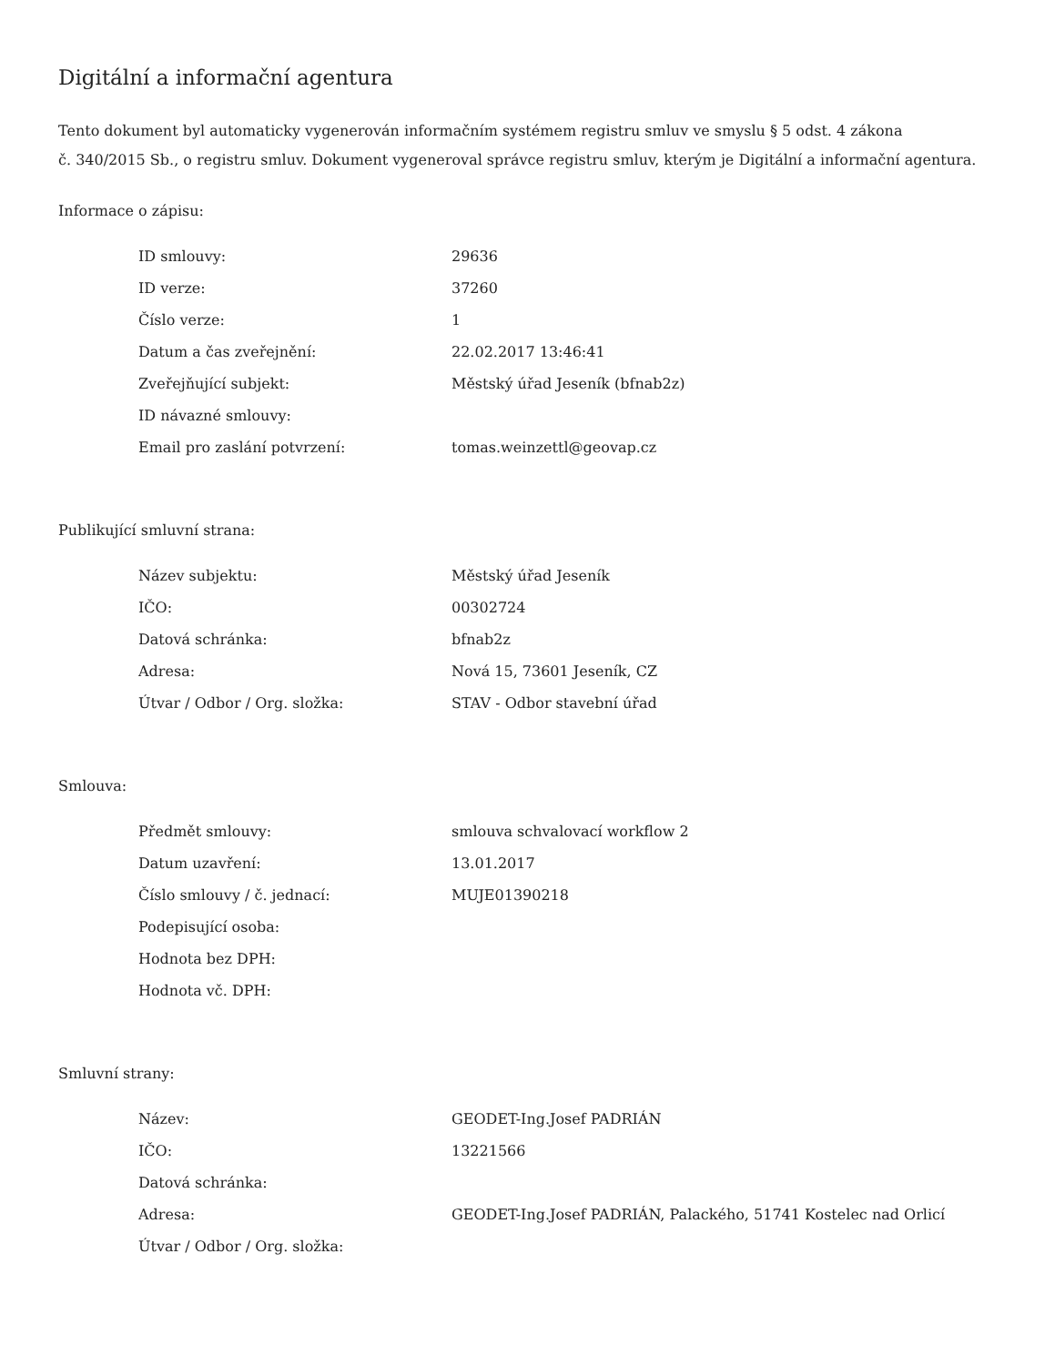Digitální a informační agentura
Tento dokument byl automaticky vygenerován informačním systémem registru smluv ve smyslu § 5 odst. 4 zákona
č. 340/2015 Sb., o registru smluv. Dokument vygeneroval správce registru smluv, kterým je Digitální a informační agentura.
Informace o zápisu:
| ID smlouvy: | 29636 |
| ID verze: | 37260 |
| Číslo verze: | 1 |
| Datum a čas zveřejnění: | 22.02.2017 13:46:41 |
| Zveřejňující subjekt: | Městský úřad Jeseník (bfnab2z) |
| ID návazné smlouvy: | |
| Email pro zaslání potvrzení: | tomas.weinzettl@geovap.cz |
Publikující smluvní strana:
| Název subjektu: | Městský úřad Jeseník |
| IČO: | 00302724 |
| Datová schránka: | bfnab2z |
| Adresa: | Nová 15, 73601 Jeseník, CZ |
| Útvar / Odbor / Org. složka: | STAV - Odbor stavební úřad |
Smlouva:
| Předmět smlouvy: | smlouva schvalovací workflow 2 |
| Datum uzavření: | 13.01.2017 |
| Číslo smlouvy / č. jednací: | MUJE01390218 |
| Podepisující osoba: | |
| Hodnota bez DPH: | |
| Hodnota vč. DPH: | |
Smluvní strany:
| Název: | GEODET-Ing.Josef PADRIÁN |
| IČO: | 13221566 |
| Datová schránka: | |
| Adresa: | GEODET-Ing.Josef PADRIÁN, Palackého, 51741 Kostelec nad Orlicí |
| Útvar / Odbor / Org. složka: | |